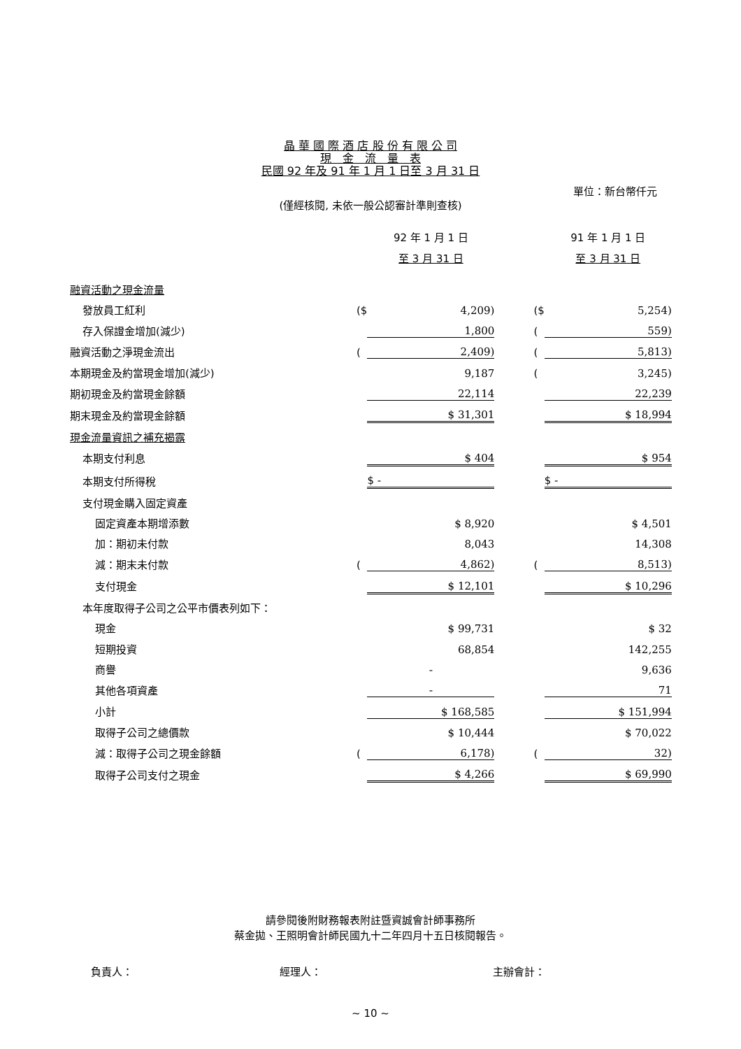晶 華 國 際 酒 店 股 份 有 限 公 司
現　金　流　量　表
民國 92 年及 91 年 1 月 1 日至 3 月 31 日
單位：新台幣仟元
(僅經核閱, 未依一般公認審計準則查核)
| | | 92 年 1 月 1 日 | | | 91 年 1 月 1 日 |
| | | 至 3 月 31 日 | | | 至 3 月 31 日 |
| 融資活動之現金流量 | | | | | |
| 發放員工紅利 | ($ | 4,209) | | ($ | 5,254) |
| 存入保證金增加(減少) | | 1,800 | | ( | 559) |
| 融資活動之淨現金流出 | ( | 2,409) | | ( | 5,813) |
| 本期現金及約當現金增加(減少) | | 9,187 | | ( | 3,245) |
| 期初現金及約當現金餘額 | | 22,114 | | | 22,239 |
| 期末現金及約當現金餘額 | | $ 31,301 | | | $ 18,994 |
| 現金流量資訊之補充揭露 | | | | | |
| 本期支付利息 | | $ 404 | | | $ 954 |
| 本期支付所得稅 | | $ - | | | $ - |
| 支付現金購入固定資產 | | | | | |
| 固定資產本期增添數 | | $ 8,920 | | | $ 4,501 |
| 加：期初未付款 | | 8,043 | | | 14,308 |
| 減：期末未付款 | ( | 4,862) | | ( | 8,513) |
| 支付現金 | | $ 12,101 | | | $ 10,296 |
| 本年度取得子公司之公平市價表列如下： | | | | | |
| 現金 | | $ 99,731 | | | $ 32 |
| 短期投資 | | 68,854 | | | 142,255 |
| 商譽 | | - | | | 9,636 |
| 其他各項資產 | | - | | | 71 |
| 小計 | | $ 168,585 | | | $ 151,994 |
| 取得子公司之總價款 | | $ 10,444 | | | $ 70,022 |
| 減：取得子公司之現金餘額 | ( | 6,178) | | ( | 32) |
| 取得子公司支付之現金 | | $ 4,266 | | | $ 69,990 |
請參閱後附財務報表附註暨資誠會計師事務所
蔡金拋、王照明會計師民國九十二年四月十五日核閱報告。
負責人： 經理人： 主辦會計：
~ 10 ~